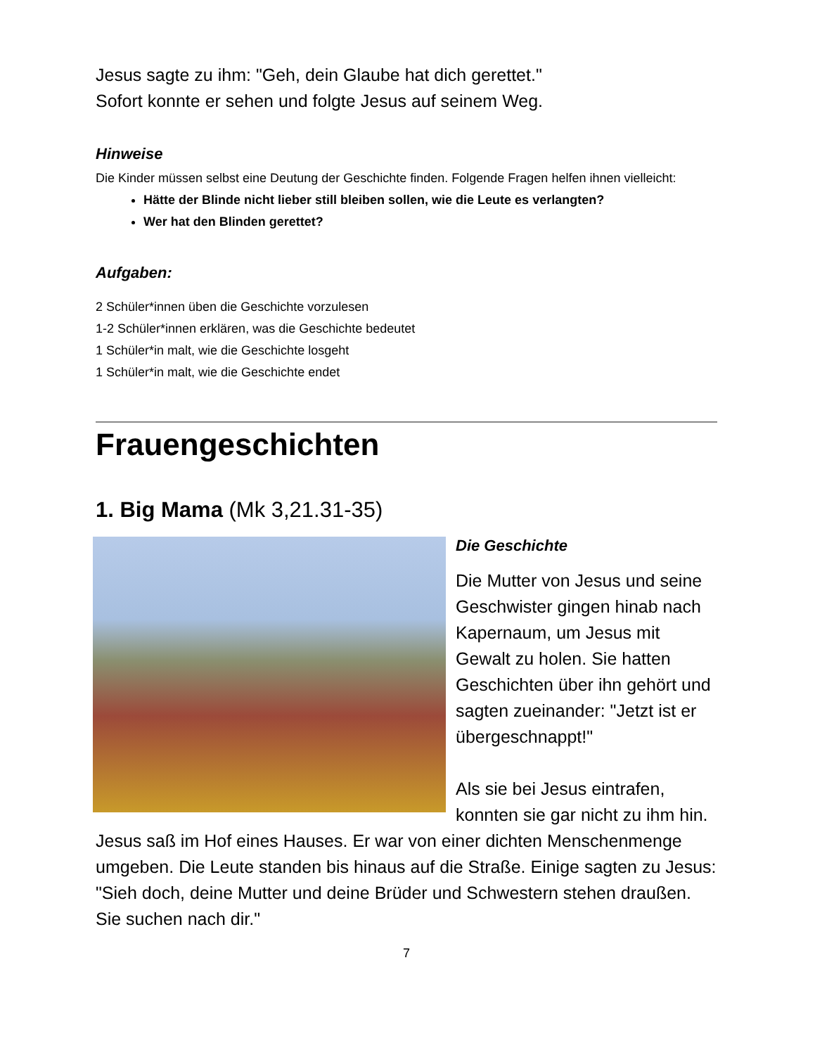Jesus sagte zu ihm: "Geh, dein Glaube hat dich gerettet."
Sofort konnte er sehen und folgte Jesus auf seinem Weg.
Hinweise
Die Kinder müssen selbst eine Deutung der Geschichte finden. Folgende Fragen helfen ihnen vielleicht:
Hätte der Blinde nicht lieber still bleiben sollen, wie die Leute es verlangten?
Wer hat den Blinden gerettet?
Aufgaben:
2 Schüler*innen üben die Geschichte vorzulesen
1-2 Schüler*innen erklären, was die Geschichte bedeutet
1 Schüler*in malt, wie die Geschichte losgeht
1 Schüler*in malt, wie die Geschichte endet
Frauengeschichten
1. Big Mama (Mk 3,21.31-35)
Die Geschichte
Die Mutter von Jesus und seine Geschwister gingen hinab nach Kapernaum, um Jesus mit Gewalt zu holen. Sie hatten Geschichten über ihn gehört und sagten zueinander: "Jetzt ist er übergeschnappt!"
Als sie bei Jesus eintrafen, konnten sie gar nicht zu ihm hin. Jesus saß im Hof eines Hauses. Er war von einer dichten Menschenmenge umgeben. Die Leute standen bis hinaus auf die Straße. Einige sagten zu Jesus: "Sieh doch, deine Mutter und deine Brüder und Schwestern stehen draußen. Sie suchen nach dir."
7